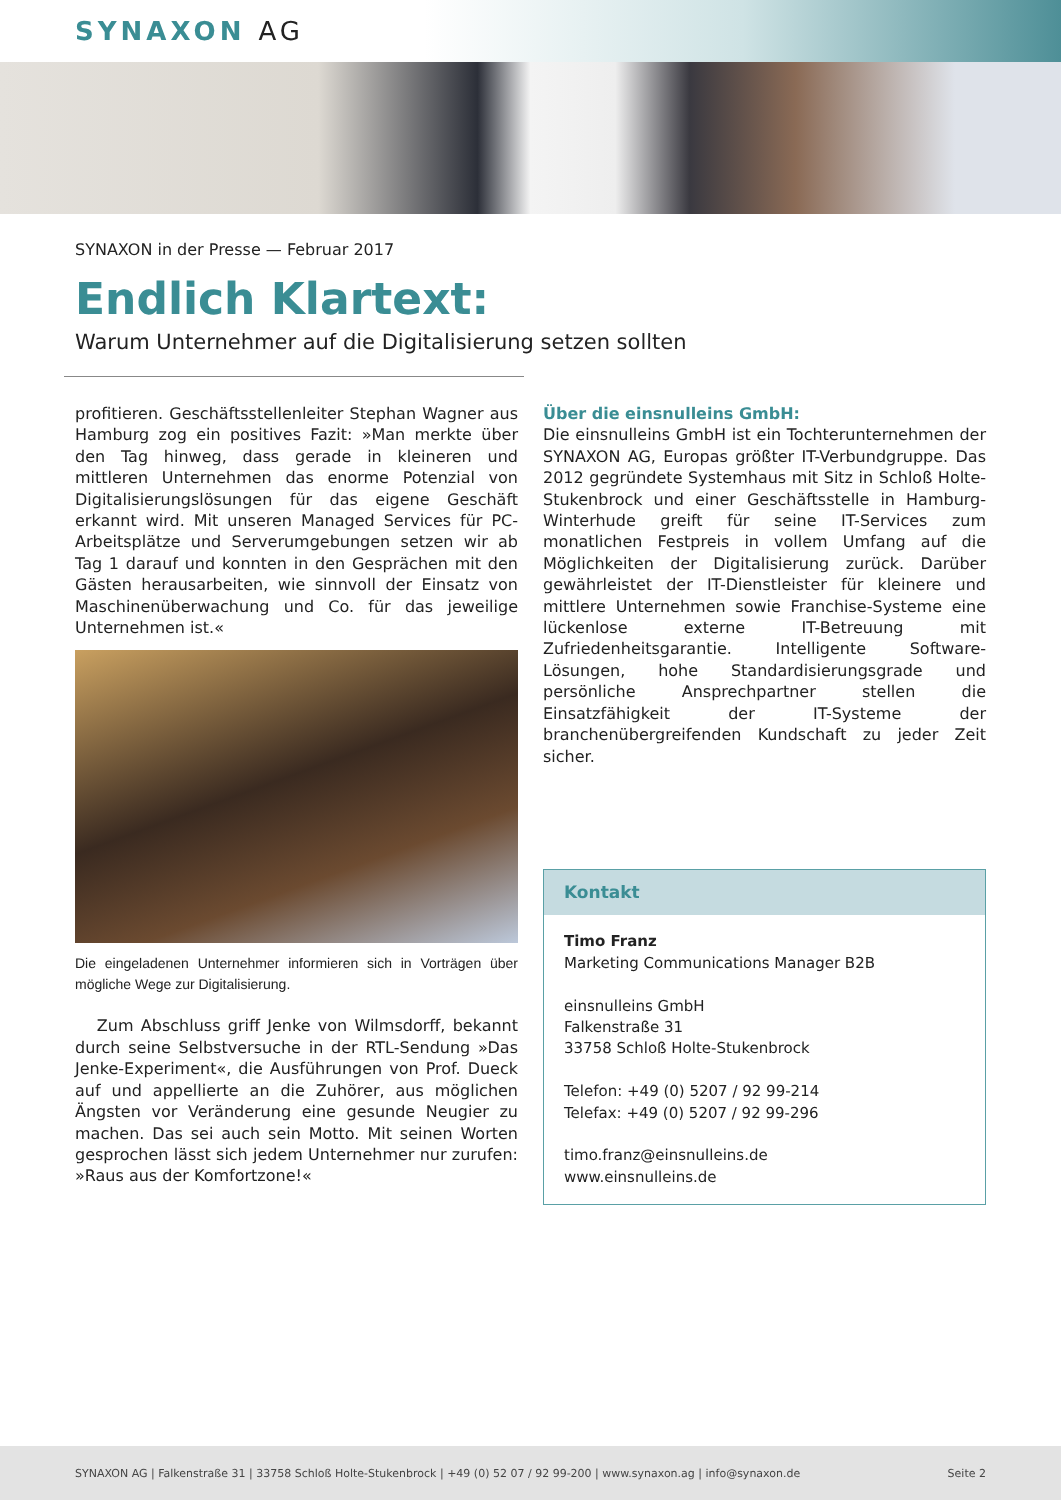SYNAXON AG
SYNAXON in der Presse — Februar 2017
Endlich Klartext:
Warum Unternehmer auf die Digitalisierung setzen sollten
profitieren. Geschäftsstellenleiter Stephan Wagner aus Hamburg zog ein positives Fazit: »Man merkte über den Tag hinweg, dass gerade in kleineren und mittleren Unternehmen das enorme Potenzial von Digitalisierungslösungen für das eigene Geschäft erkannt wird. Mit unseren Managed Services für PC-Arbeitsplätze und Serverumgebungen setzen wir ab Tag 1 darauf und konnten in den Gesprächen mit den Gästen herausarbeiten, wie sinnvoll der Einsatz von Maschinenüberwachung und Co. für das jeweilige Unternehmen ist.«
Die eingeladenen Unternehmer informieren sich in Vorträgen über mögliche Wege zur Digitalisierung.
Zum Abschluss griff Jenke von Wilmsdorff, bekannt durch seine Selbstversuche in der RTL-Sendung »Das Jenke-Experiment«, die Ausführungen von Prof. Dueck auf und appellierte an die Zuhörer, aus möglichen Ängsten vor Veränderung eine gesunde Neugier zu machen. Das sei auch sein Motto. Mit seinen Worten gesprochen lässt sich jedem Unternehmer nur zurufen: »Raus aus der Komfortzone!«
Über die einsnulleins GmbH:
Die einsnulleins GmbH ist ein Tochterunternehmen der SYNAXON AG, Europas größter IT-Verbundgruppe. Das 2012 gegründete Systemhaus mit Sitz in Schloß Holte-Stukenbrock und einer Geschäftsstelle in Hamburg-Winterhude greift für seine IT-Services zum monatlichen Festpreis in vollem Umfang auf die Möglichkeiten der Digitalisierung zurück. Darüber gewährleistet der IT-Dienstleister für kleinere und mittlere Unternehmen sowie Franchise-Systeme eine lückenlose externe IT-Betreuung mit Zufriedenheitsgarantie. Intelligente Software-Lösungen, hohe Standardisierungsgrade und persönliche Ansprechpartner stellen die Einsatzfähigkeit der IT-Systeme der branchenübergreifenden Kundschaft zu jeder Zeit sicher.
Kontakt
Timo Franz
Marketing Communications Manager B2B
einsnulleins GmbH
Falkenstraße 31
33758 Schloß Holte-Stukenbrock
Telefon: +49 (0) 5207 / 92 99-214
Telefax: +49 (0) 5207 / 92 99-296
timo.franz@einsnulleins.de
www.einsnulleins.de
SYNAXON AG | Falkenstraße 31 | 33758 Schloß Holte-Stukenbrock | +49 (0) 52 07 / 92 99-200 | www.synaxon.ag | info@synaxon.de Seite 2